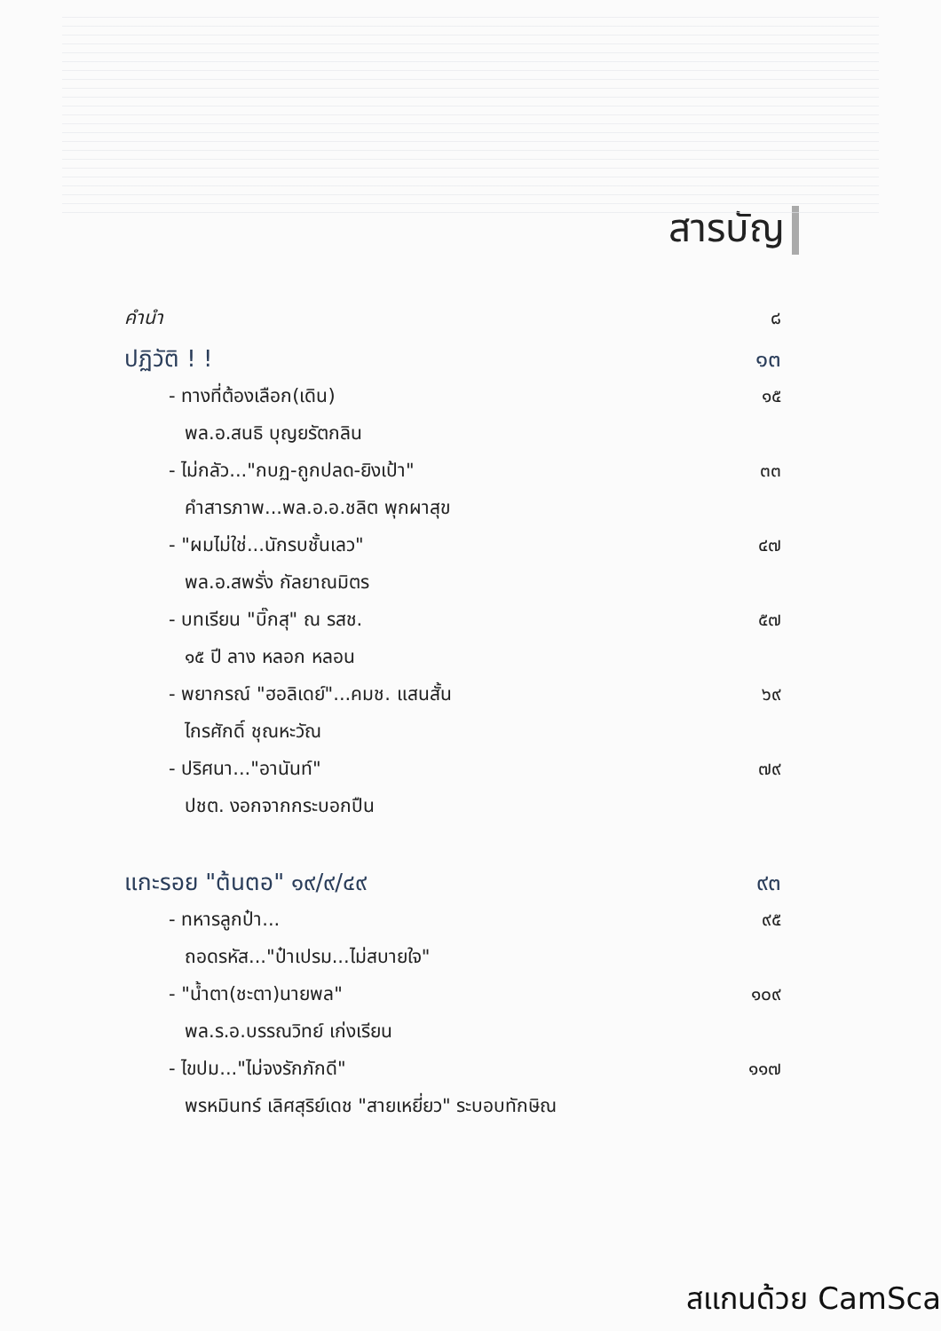สารบัญ
คำนำ ๘
ปฏิวัติ ! ! ๑๓
- ทางที่ต้องเลือก(เดิน) ๑๕
พล.อ.สนธิ บุญยรัตกลิน
- ไม่กลัว..."กบฏ-ถูกปลด-ยิงเป้า" ๓๓
คำสารภาพ...พล.อ.อ.ชลิต พุกผาสุข
- "ผมไม่ใช่...นักรบชั้นเลว" ๔๗
พล.อ.สพรั่ง กัลยาณมิตร
- บทเรียน "บิ๊กสุ" ณ รสช. ๕๗
๑๕ ปี ลาง หลอก หลอน
- พยากรณ์ "ฮอลิเดย์"...คมช. แสนสั้น ๖๙
ไกรศักดิ์ ชุณหะวัณ
- ปริศนา..."อานันท์" ๗๙
ปชต. งอกจากกระบอกปืน
แกะรอย "ต้นตอ" ๑๙/๙/๔๙ ๙๓
- ทหารลูกป๋า... ๙๕
ถอดรหัส..."ป๋าเปรม...ไม่สบายใจ"
- "น้ำตา(ชะตา)นายพล" ๑๐๙
พล.ร.อ.บรรณวิทย์ เก่งเรียน
- ไขปม..."ไม่จงรักภักดี" ๑๑๗
พรหมินทร์ เลิศสุริย์เดช "สายเหยี่ยว" ระบอบทักษิณ
สแกนด้วย CamSca